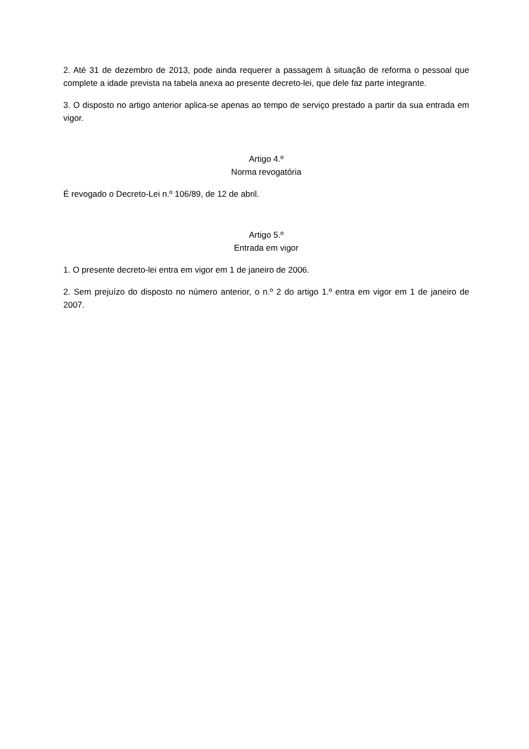2. Até 31 de dezembro de 2013, pode ainda requerer a passagem à situação de reforma o pessoal que complete a idade prevista na tabela anexa ao presente decreto-lei, que dele faz parte integrante.
3. O disposto no artigo anterior aplica-se apenas ao tempo de serviço prestado a partir da sua entrada em vigor.
Artigo 4.º
Norma revogatória
É revogado o Decreto-Lei n.º 106/89, de 12 de abril.
Artigo 5.º
Entrada em vigor
1. O presente decreto-lei entra em vigor em 1 de janeiro de 2006.
2. Sem prejuízo do disposto no número anterior, o n.º 2 do artigo 1.º entra em vigor em 1 de janeiro de 2007.